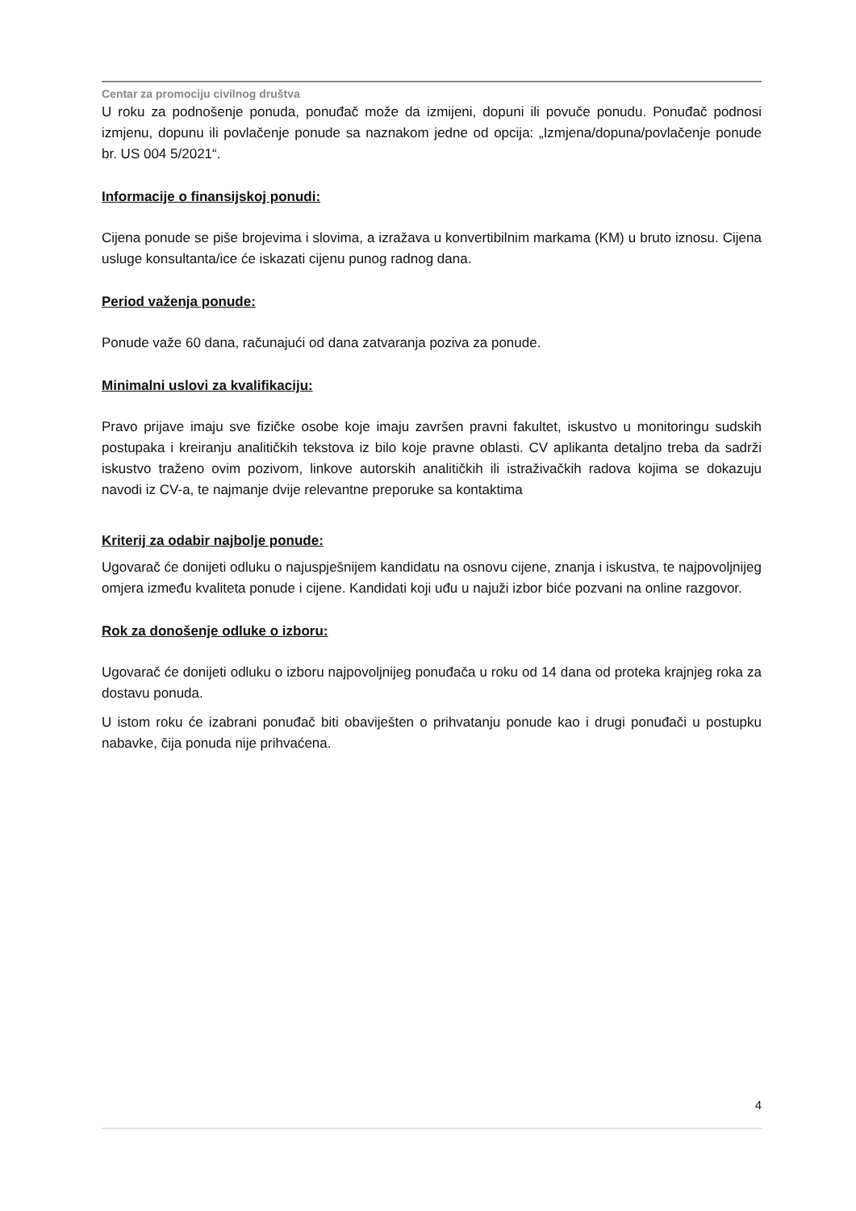Centar za promociju civilnog društva
U roku za podnošenje ponuda, ponuđač može da izmijeni, dopuni ili povuče ponudu. Ponuđač podnosi izmjenu, dopunu ili povlačenje ponude sa naznakom jedne od opcija: „Izmjena/dopuna/povlačenje ponude br. US 004 5/2021“.
Informacije o finansijskoj ponudi:
Cijena ponude se piše brojevima i slovima, a izražava u konvertibilnim markama (KM) u bruto iznosu. Cijena usluge konsultanta/ice će iskazati cijenu punog radnog dana.
Period važenja ponude:
Ponude važe 60 dana, računajući od dana zatvaranja poziva za ponude.
Minimalni uslovi za kvalifikaciju:
Pravo prijave imaju sve fizičke osobe koje imaju završen pravni fakultet, iskustvo u monitoringu sudskih postupaka i kreiranju analitičkih tekstova iz bilo koje pravne oblasti. CV aplikanta detaljno treba da sadrži iskustvo traženo ovim pozivom, linkove autorskih analitičkih ili istraživačkih radova kojima se dokazuju navodi iz CV-a, te najmanje dvije relevantne preporuke sa kontaktima
Kriterij za odabir najbolje ponude:
Ugovarač će donijeti odluku o najuspješnijem kandidatu na osnovu cijene, znanja i iskustva, te najpovoljnijeg omjera između kvaliteta ponude i cijene. Kandidati koji uđu u najuži izbor biće pozvani na online razgovor.
Rok za donošenje odluke o izboru:
Ugovarač će donijeti odluku o izboru najpovoljnijeg ponuđača u roku od 14 dana od proteka krajnjeg roka za dostavu ponuda.
U istom roku će izabrani ponuđač biti obaviješten o prihvatanju ponude kao i drugi ponuđači u postupku nabavke, čija ponuda nije prihvaćena.
4